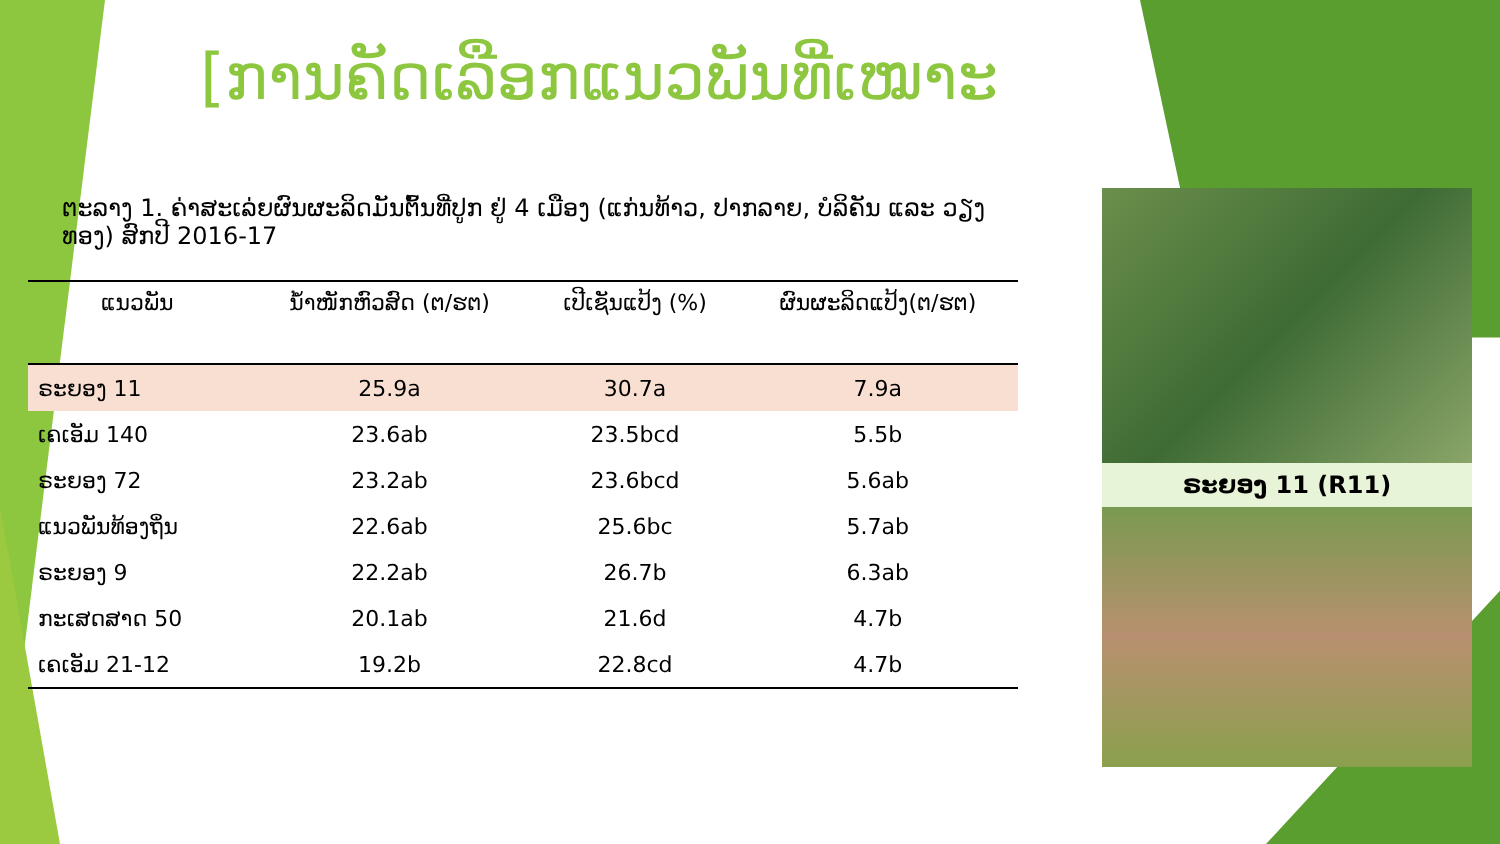[ການຄັດເລືອກແນວພັນທີ່ເໝາະ
ຕະລາງ 1. ຄ່າສະເລ່ຍຜົນຜະລິດມັນຕົ້ນທີ່ປູກ ຢູ່ 4 ເມືອງ (ແກ່ນທ້າວ, ປາກລາຍ, ບໍລິຄັນ ແລະ ວຽງທອງ) ສົກປີ 2016-17
| ແນວພັນ | ນ້ຳໜັກຫົວສົດ (ຕ/ຮຕ) | ເປີເຊັນແປ້ງ (%) | ຜົນຜະລິດແປ້ງ(ຕ/ຮຕ) |
| --- | --- | --- | --- |
| ຣະຍອງ 11 | 25.9a | 30.7a | 7.9a |
| ເຄເອັມ 140 | 23.6ab | 23.5bcd | 5.5b |
| ຣະຍອງ 72 | 23.2ab | 23.6bcd | 5.6ab |
| ແນວພັນທ້ອງຖິ່ນ | 22.6ab | 25.6bc | 5.7ab |
| ຣະຍອງ 9 | 22.2ab | 26.7b | 6.3ab |
| ກະເສດສາດ 50 | 20.1ab | 21.6d | 4.7b |
| ເຄເອັມ 21-12 | 19.2b | 22.8cd | 4.7b |
ຣະຍອງ 11 (R11)